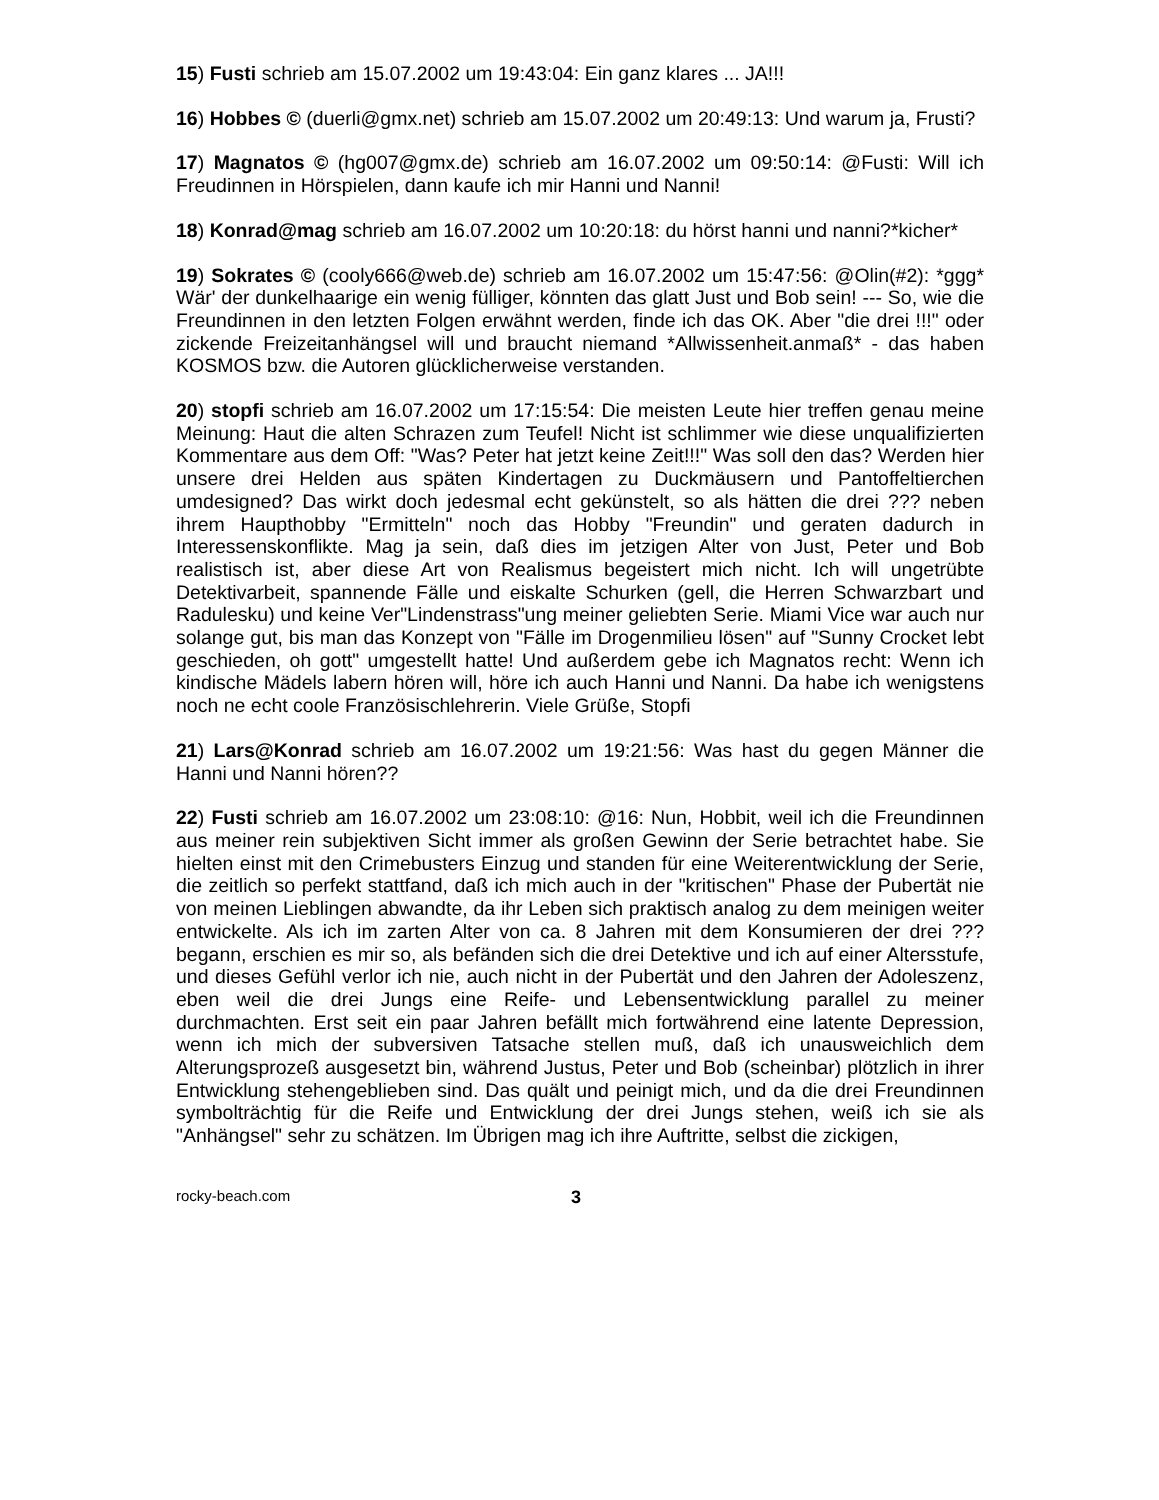15) Fusti schrieb am 15.07.2002 um 19:43:04: Ein ganz klares ... JA!!!
16) Hobbes © (duerli@gmx.net) schrieb am 15.07.2002 um 20:49:13: Und warum ja, Frusti?
17) Magnatos © (hg007@gmx.de) schrieb am 16.07.2002 um 09:50:14: @Fusti: Will ich Freudinnen in Hörspielen, dann kaufe ich mir Hanni und Nanni!
18) Konrad@mag schrieb am 16.07.2002 um 10:20:18: du hörst hanni und nanni?*kicher*
19) Sokrates © (cooly666@web.de) schrieb am 16.07.2002 um 15:47:56: @Olin(#2): *ggg* Wär' der dunkelhaarige ein wenig fülliger, könnten das glatt Just und Bob sein! --- So, wie die Freundinnen in den letzten Folgen erwähnt werden, finde ich das OK. Aber "die drei !!!" oder zickende Freizeitanhängsel will und braucht niemand *Allwissenheit.anmaß* - das haben KOSMOS bzw. die Autoren glücklicherweise verstanden.
20) stopfi schrieb am 16.07.2002 um 17:15:54: Die meisten Leute hier treffen genau meine Meinung: Haut die alten Schrazen zum Teufel! Nicht ist schlimmer wie diese unqualifizierten Kommentare aus dem Off: "Was? Peter hat jetzt keine Zeit!!!" Was soll den das? Werden hier unsere drei Helden aus späten Kindertagen zu Duckmäusern und Pantoffeltierchen umdesigned? Das wirkt doch jedesmal echt gekünstelt, so als hätten die drei ??? neben ihrem Haupthobby "Ermitteln" noch das Hobby "Freundin" und geraten dadurch in Interessenskonflikte. Mag ja sein, daß dies im jetzigen Alter von Just, Peter und Bob realistisch ist, aber diese Art von Realismus begeistert mich nicht. Ich will ungetrübte Detektivarbeit, spannende Fälle und eiskalte Schurken (gell, die Herren Schwarzbart und Radulesku) und keine Ver"Lindenstrass"ung meiner geliebten Serie. Miami Vice war auch nur solange gut, bis man das Konzept von "Fälle im Drogenmilieu lösen" auf "Sunny Crocket lebt geschieden, oh gott" umgestellt hatte! Und außerdem gebe ich Magnatos recht: Wenn ich kindische Mädels labern hören will, höre ich auch Hanni und Nanni. Da habe ich wenigstens noch ne echt coole Französischlehrerin. Viele Grüße, Stopfi
21) Lars@Konrad schrieb am 16.07.2002 um 19:21:56: Was hast du gegen Männer die Hanni und Nanni hören??
22) Fusti schrieb am 16.07.2002 um 23:08:10: @16: Nun, Hobbit, weil ich die Freundinnen aus meiner rein subjektiven Sicht immer als großen Gewinn der Serie betrachtet habe. Sie hielten einst mit den Crimebusters Einzug und standen für eine Weiterentwicklung der Serie, die zeitlich so perfekt stattfand, daß ich mich auch in der "kritischen" Phase der Pubertät nie von meinen Lieblingen abwandte, da ihr Leben sich praktisch analog zu dem meinigen weiter entwickelte. Als ich im zarten Alter von ca. 8 Jahren mit dem Konsumieren der drei ??? begann, erschien es mir so, als befänden sich die drei Detektive und ich auf einer Altersstufe, und dieses Gefühl verlor ich nie, auch nicht in der Pubertät und den Jahren der Adoleszenz, eben weil die drei Jungs eine Reife- und Lebensentwicklung parallel zu meiner durchmachten. Erst seit ein paar Jahren befällt mich fortwährend eine latente Depression, wenn ich mich der subversiven Tatsache stellen muß, daß ich unausweichlich dem Alterungsprozeß ausgesetzt bin, während Justus, Peter und Bob (scheinbar) plötzlich in ihrer Entwicklung stehengeblieben sind. Das quält und peinigt mich, und da die drei Freundinnen symbolträchtig für die Reife und Entwicklung der drei Jungs stehen, weiß ich sie als "Anhängsel" sehr zu schätzen. Im Übrigen mag ich ihre Auftritte, selbst die zickigen,
rocky-beach.com 3